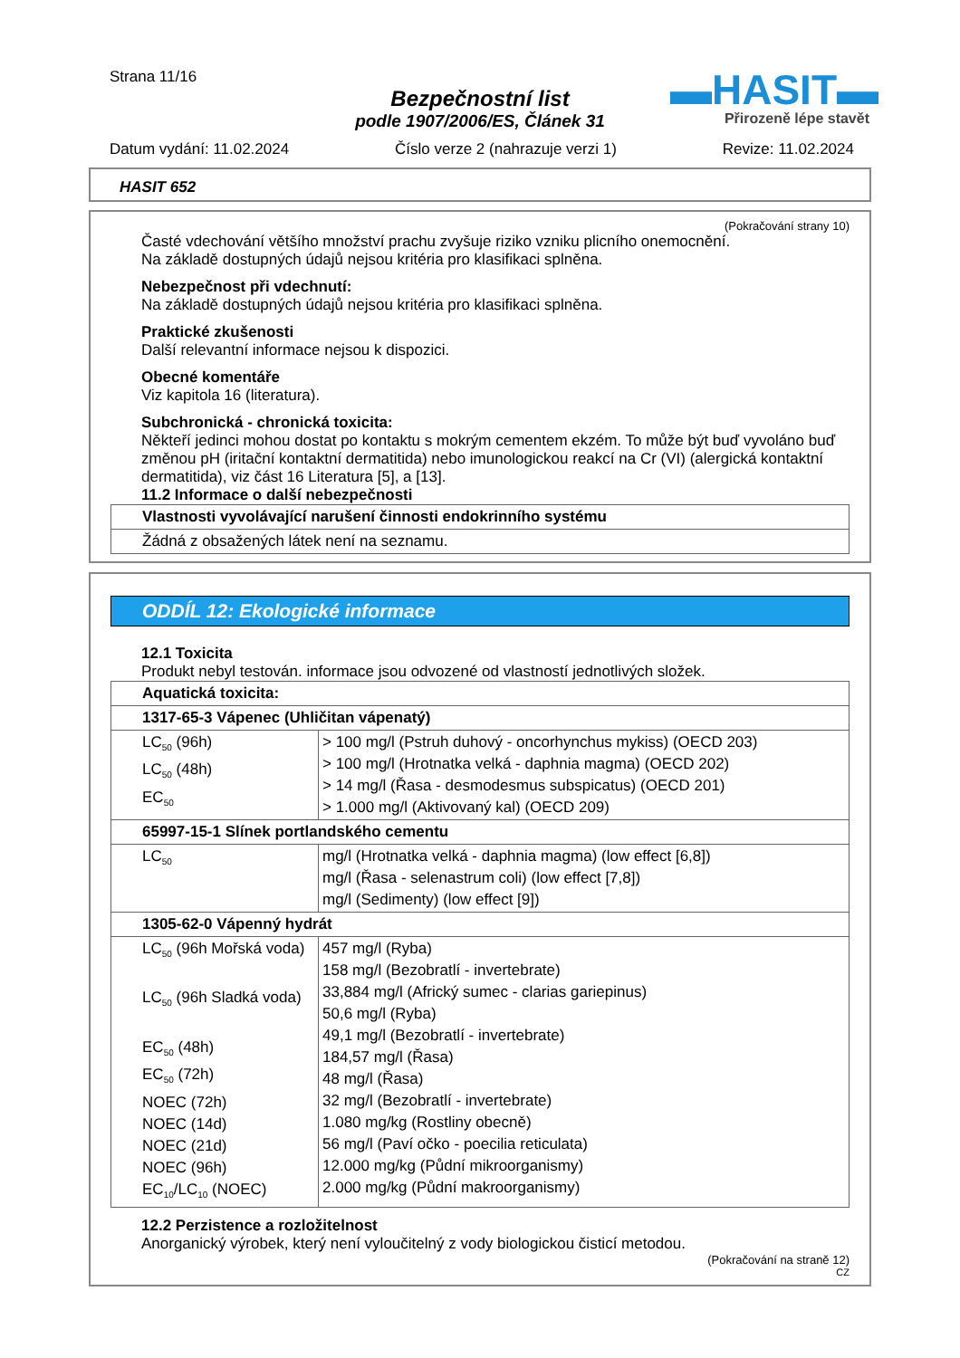Strana 11/16
Bezpečnostní list
podle 1907/2006/ES, Článek 31
▬HASIT▬
Přirozeně lépe stavět
Datum vydání: 11.02.2024 Číslo verze 2 (nahrazuje verzi 1) Revize: 11.02.2024
HASIT 652
(Pokračování strany 10)
Časté vdechování většího množství prachu zvyšuje riziko vzniku plicního onemocnění.
Na základě dostupných údajů nejsou kritéria pro klasifikaci splněna.
Nebezpečnost při vdechnutí:
Na základě dostupných údajů nejsou kritéria pro klasifikaci splněna.
Praktické zkušenosti
Další relevantní informace nejsou k dispozici.
Obecné komentáře
Viz kapitola 16 (literatura).
Subchronická - chronická toxicita:
Někteří jedinci mohou dostat po kontaktu s mokrým cementem ekzém. To může být buď vyvoláno buď změnou pH (iritační kontaktní dermatitida) nebo imunologickou reakcí na Cr (VI) (alergická kontaktní dermatitida), viz část 16 Literatura [5], a [13].
11.2 Informace o další nebezpečnosti
| Vlastnosti vyvolávající narušení činnosti endokrinního systému |
| --- |
| Žádná z obsažených látek není na seznamu. |
ODDÍL 12: Ekologické informace
12.1 Toxicita
Produkt nebyl testován. informace jsou odvozené od vlastností jednotlivých složek.
| Aquatická toxicita: | |
| --- | --- |
| 1317-65-3 Vápenec (Uhličitan vápenatý) | |
| LC<sub>50</sub> (96h) LC<sub>50</sub> (48h) EC<sub>50</sub> | > 100 mg/l (Pstruh duhový - oncorhynchus mykiss) (OECD 203) > 100 mg/l (Hrotnatka velká - daphnia magma) (OECD 202) > 14 mg/l (Řasa - desmodesmus subspicatus) (OECD 201) > 1.000 mg/l (Aktivovaný kal) (OECD 209) |
| 65997-15-1 Slínek portlandského cementu | |
| LC<sub>50</sub> | mg/l (Hrotnatka velká - daphnia magma) (low effect [6,8]) mg/l (Řasa - selenastrum coli) (low effect [7,8]) mg/l (Sedimenty) (low effect [9]) |
| 1305-62-0 Vápenný hydrát | |
| LC<sub>50</sub> (96h Mořská voda) LC<sub>50</sub> (96h Sladká voda) EC<sub>50</sub> (48h) EC<sub>50</sub> (72h) NOEC (72h) NOEC (14d) NOEC (21d) NOEC (96h) EC<sub>10</sub>/LC<sub>10</sub> (NOEC) | 457 mg/l (Ryba) 158 mg/l (Bezobratlí - invertebrate) 33,884 mg/l (Africký sumec - clarias gariepinus) 50,6 mg/l (Ryba) 49,1 mg/l (Bezobratlí - invertebrate) 184,57 mg/l (Řasa) 48 mg/l (Řasa) 32 mg/l (Bezobratlí - invertebrate) 1.080 mg/kg (Rostliny obecně) 56 mg/l (Paví očko - poecilia reticulata) 12.000 mg/kg (Půdní mikroorganismy) 2.000 mg/kg (Půdní makroorganismy) |
12.2 Perzistence a rozložitelnost
Anorganický výrobek, který není vyloučitelný z vody biologickou čisticí metodou.
(Pokračování na straně 12)
CZ